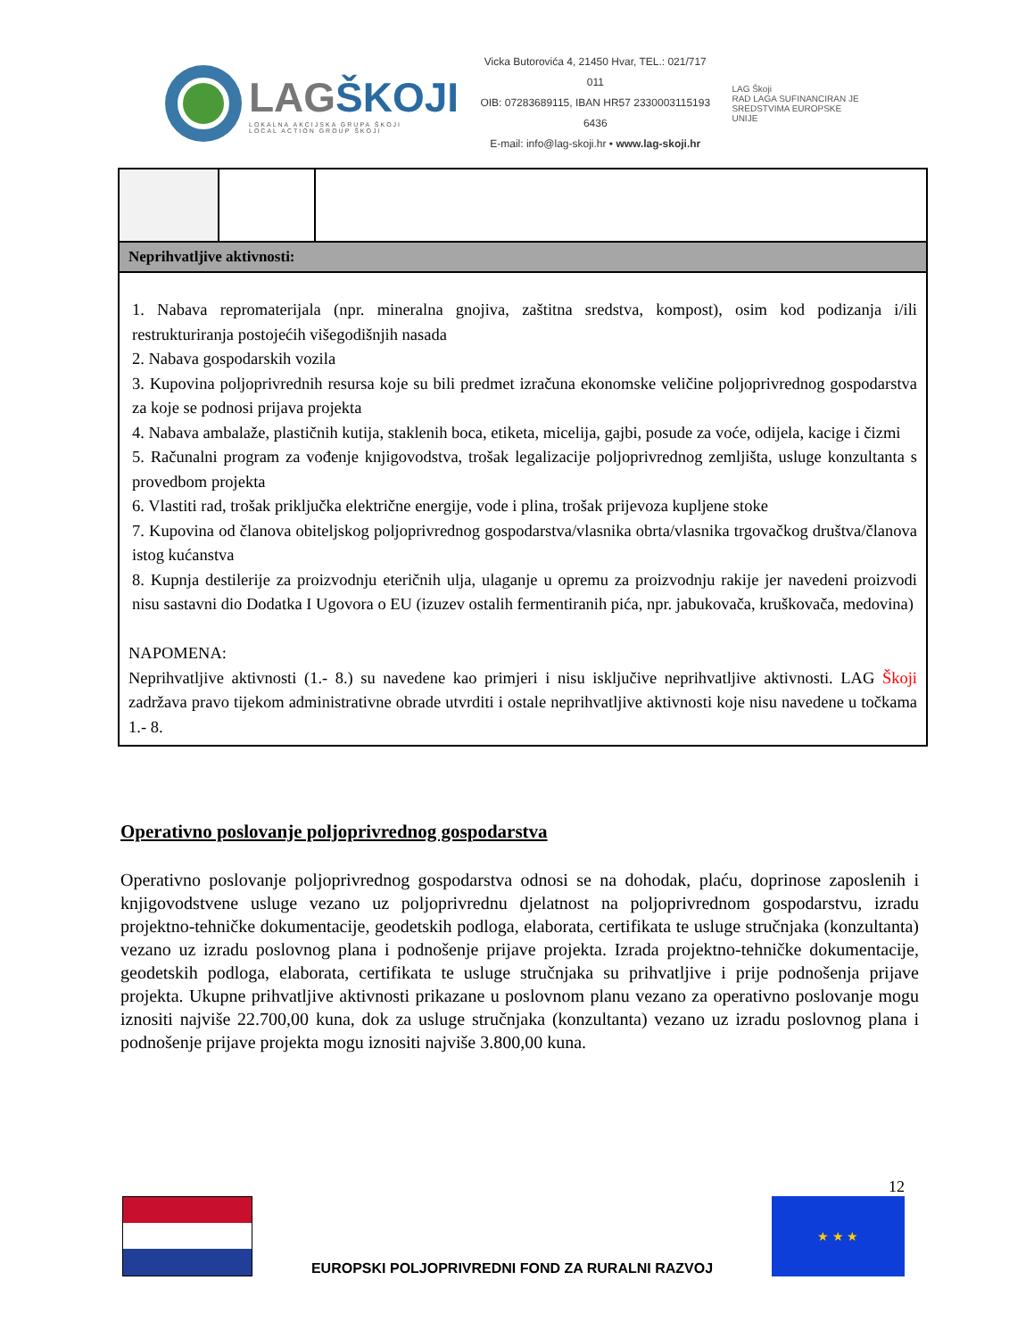LAGŠKOJI
LOKALNA AKCIJSKA GRUPA ŠKOJI
LOCAL ACTION GROUP ŠKOJI
Vicka Butorovića 4, 21450 Hvar, TEL.: 021/717 011
OIB: 07283689115, IBAN HR57 2330003115193​6436
E-mail: info@lag-skoji.hr • www.lag-skoji.hr
LAG Škoji
RAD LAGA SUFINANCIRAN JE
SREDSTVIMA EUROPSKE UNIJE
| Neprihvatljive aktivnosti: | | |
| 1. Nabava repromaterijala (npr. mineralna gnojiva, zaštitna sredstva, kompost), osim kod podizanja i/ili restrukturiranja postojećih višegodišnjih nasada 2. Nabava gospodarskih vozila 3. Kupovina poljoprivrednih resursa koje su bili predmet izračuna ekonomske veličine poljoprivrednog gospodarstva za koje se podnosi prijava projekta 4. Nabava ambalaže, plastičnih kutija, staklenih boca, etiketa, micelija, gajbi, posude za voće, odijela, kacige i čizmi 5. Računalni program za vođenje knjigovodstva, trošak legalizacije poljoprivrednog zemljišta, usluge konzultanta s provedbom projekta 6. Vlastiti rad, trošak priključka električne energije, vode i plina, trošak prijevoza kupljene stoke 7. Kupovina od članova obiteljskog poljoprivrednog gospodarstva/vlasnika obrta/vlasnika trgovačkog društva/članova istog kućanstva 8. Kupnja destilerije za proizvodnju eteričnih ulja, ulaganje u opremu za proizvodnju rakije jer navedeni proizvodi nisu sastavni dio Dodatka I Ugovora o EU (izuzev ostalih fermentiranih pića, npr. jabukovača, kruškovača, medovina) NAPOMENA: Neprihvatljive aktivnosti (1.- 8.) su navedene kao primjeri i nisu isključive neprihvatljive aktivnosti. LAG Škoji zadržava pravo tijekom administrativne obrade utvrditi i ostale neprihvatljive aktivnosti koje nisu navedene u točkama 1.- 8. | | |
Operativno poslovanje poljoprivrednog gospodarstva
Operativno poslovanje poljoprivrednog gospodarstva odnosi se na dohodak, plaću, doprinose zaposlenih i knjigovodstvene usluge vezano uz poljoprivrednu djelatnost na poljoprivrednom gospodarstvu, izradu projektno-tehničke dokumentacije, geodetskih podloga, elaborata, certifikata te usluge stručnjaka (konzultanta) vezano uz izradu poslovnog plana i podnošenje prijave projekta. Izrada projektno-tehničke dokumentacije, geodetskih podloga, elaborata, certifikata te usluge stručnjaka su prihvatljive i prije podnošenja prijave projekta. Ukupne prihvatljive aktivnosti prikazane u poslovnom planu vezano za operativno poslovanje mogu iznositi najviše 22.700,00 kuna, dok za usluge stručnjaka (konzultanta) vezano uz izradu poslovnog plana i podnošenje prijave projekta mogu iznositi najviše 3.800,00 kuna.
12
EUROPSKI POLJOPRIVREDNI FOND ZA RURALNI RAZVOJ
★ ★ ★